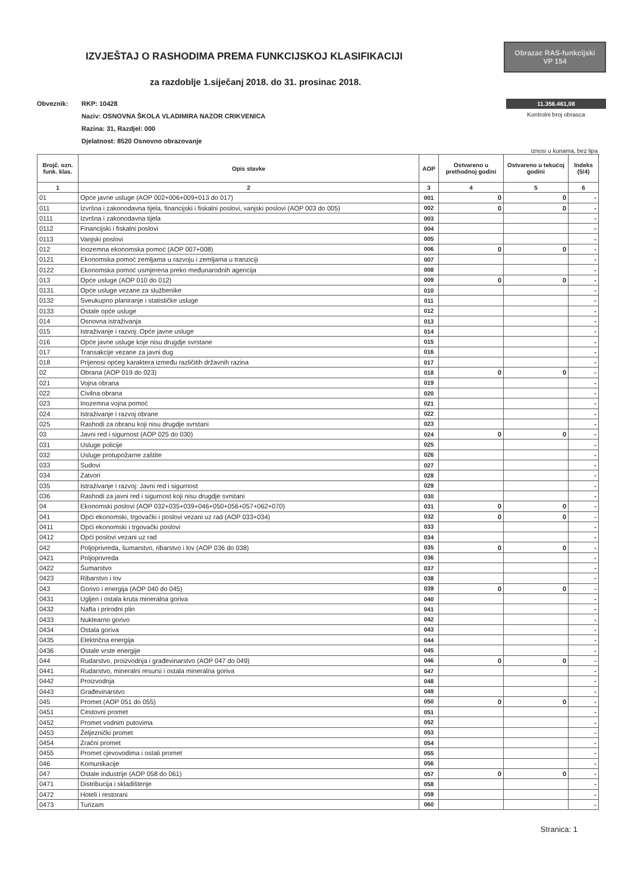IZVJEŠTAJ O RASHODIMA PREMA FUNKCIJSKOJ KLASIFIKACIJI
za razdoblje 1.siječanj 2018. do 31. prosinac 2018.
Obrazac RAS-funkcijski
VP 154
11.356.461,08
Kontrolni broj obrasca
Obveznik: RKP: 10428
Naziv: OSNOVNA ŠKOLA VLADIMIRA NAZOR CRIKVENICA
Razina: 31, Razdjel: 000
Djelatnost: 8520 Osnovno obrazovanje
iznosi u kunama, bez lipa
| Brojč. ozn. funk. klas. | Opis stavke | AOP | Ostvareno u prethodnoj godini | Ostvareno u tekućoj godini | Indeks (5/4) |
| --- | --- | --- | --- | --- | --- |
| 1 | 2 | 3 | 4 | 5 | 6 |
| 01 | Opće javne usluge (AOP 002+006+009+013 do 017) | 001 | 0 | 0 | - |
| 011 | Izvršna i zakonodavna tijela, financijski i fiskalni poslovi, vanjski poslovi (AOP 003 do 005) | 002 | 0 | 0 | - |
| 0111 | Izvršna i zakonodavna tijela | 003 | | | - |
| 0112 | Financijski i fiskalni poslovi | 004 | | | - |
| 0113 | Vanjski poslovi | 005 | | | - |
| 012 | Inozemna ekonomska pomoć (AOP 007+008) | 006 | 0 | 0 | - |
| 0121 | Ekonomska pomoć zemljama u razvoju i zemljama u tranziciji | 007 | | | - |
| 0122 | Ekonomska pomoć usmjerena preko međunarodnih agencija | 008 | | | - |
| 013 | Opće usluge (AOP 010 do 012) | 009 | 0 | 0 | - |
| 0131 | Opće usluge vezane za službenike | 010 | | | - |
| 0132 | Sveukupno planiranje i statističke usluge | 011 | | | - |
| 0133 | Ostale opće usluge | 012 | | | - |
| 014 | Osnovna istraživanja | 013 | | | - |
| 015 | Istraživanje i razvoj: Opće javne usluge | 014 | | | - |
| 016 | Opće javne usluge koje nisu drugdje svrstane | 015 | | | - |
| 017 | Transakcije vezane za javni dug | 016 | | | - |
| 018 | Prijenosi općeg karaktera između različitih državnih razina | 017 | | | - |
| 02 | Obrana (AOP 019 do 023) | 018 | 0 | 0 | - |
| 021 | Vojna obrana | 019 | | | - |
| 022 | Civilna obrana | 020 | | | - |
| 023 | Inozemna vojna pomoć | 021 | | | - |
| 024 | Istraživanje i razvoj obrane | 022 | | | - |
| 025 | Rashodi za obranu koji nisu drugdje svrstani | 023 | | | - |
| 03 | Javni red i sigurnost (AOP 025 do 030) | 024 | 0 | 0 | - |
| 031 | Usluge policije | 025 | | | - |
| 032 | Usluge protupožarne zaštite | 026 | | | - |
| 033 | Sudovi | 027 | | | - |
| 034 | Zatvori | 028 | | | - |
| 035 | Istraživanje i razvoj: Javni red i sigurnost | 029 | | | - |
| 036 | Rashodi za javni red i sigurnost koji nisu drugdje svrstani | 030 | | | - |
| 04 | Ekonomski poslovi (AOP 032+035+039+046+050+056+057+062+070) | 031 | 0 | 0 | - |
| 041 | Opći ekonomski, trgovački i poslovi vezani uz rad (AOP 033+034) | 032 | 0 | 0 | - |
| 0411 | Opći ekonomski i trgovački poslovi | 033 | | | - |
| 0412 | Opći poslovi vezani uz rad | 034 | | | - |
| 042 | Poljoprivreda, šumarstvo, ribarstvo i lov (AOP 036 do 038) | 035 | 0 | 0 | - |
| 0421 | Poljoprivreda | 036 | | | - |
| 0422 | Šumarstvo | 037 | | | - |
| 0423 | Ribarstvo i lov | 038 | | | - |
| 043 | Gorivo i energija (AOP 040 do 045) | 039 | 0 | 0 | - |
| 0431 | Ugljen i ostala kruta mineralna goriva | 040 | | | - |
| 0432 | Nafta i prirodni plin | 041 | | | - |
| 0433 | Nuklearno gorivo | 042 | | | - |
| 0434 | Ostala goriva | 043 | | | - |
| 0435 | Električna energija | 044 | | | - |
| 0436 | Ostale vrste energije | 045 | | | - |
| 044 | Rudarstvo, proizvodnja i građevinarstvo (AOP 047 do 049) | 046 | 0 | 0 | - |
| 0441 | Rudarstvo, mineralni resursi i ostala mineralna goriva | 047 | | | - |
| 0442 | Proizvodnja | 048 | | | - |
| 0443 | Građevinarstvo | 049 | | | - |
| 045 | Promet (AOP 051 do 055) | 050 | 0 | 0 | - |
| 0451 | Cestovni promet | 051 | | | - |
| 0452 | Promet vodnim putovima | 052 | | | - |
| 0453 | Željeznički promet | 053 | | | - |
| 0454 | Zračni promet | 054 | | | - |
| 0455 | Promet cjevovodima i ostali promet | 055 | | | - |
| 046 | Komunikacije | 056 | | | - |
| 047 | Ostale industrije (AOP 058 do 061) | 057 | 0 | 0 | - |
| 0471 | Distribucija i skladištenje | 058 | | | - |
| 0472 | Hoteli i restorani | 059 | | | - |
| 0473 | Turizam | 060 | | | - |
Stranica: 1